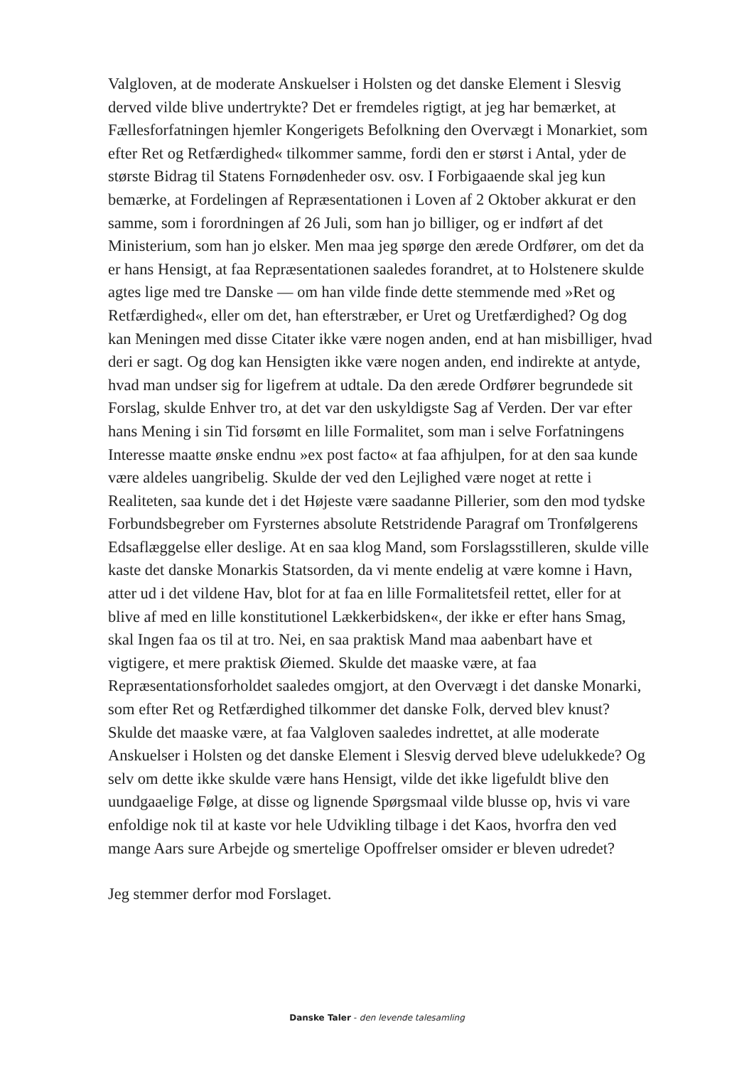Valgloven, at de moderate Anskuelser i Holsten og det danske Element i Slesvig derved vilde blive undertrykte? Det er fremdeles rigtigt, at jeg har bemærket, at Fællesforfatningen hjemler Kongerigets Befolkning den Overvægt i Monarkiet, som efter Ret og Retfærdighed« tilkommer samme, fordi den er størst i Antal, yder de største Bidrag til Statens Fornødenheder osv. osv. I Forbigaaende skal jeg kun bemærke, at Fordelingen af Repræsentationen i Loven af 2 Oktober akkurat er den samme, som i forordningen af 26 Juli, som han jo billiger, og er indført af det Ministerium, som han jo elsker. Men maa jeg spørge den ærede Ordfører, om det da er hans Hensigt, at faa Repræsentationen saaledes forandret, at to Holstenere skulde agtes lige med tre Danske — om han vilde finde dette stemmende med »Ret og Retfærdighed«, eller om det, han efterstræber, er Uret og Uretfærdighed? Og dog kan Meningen med disse Citater ikke være nogen anden, end at han misbilliger, hvad deri er sagt. Og dog kan Hensigten ikke være nogen anden, end indirekte at antyde, hvad man undser sig for ligefrem at udtale. Da den ærede Ordfører begrundede sit Forslag, skulde Enhver tro, at det var den uskyldigste Sag af Verden. Der var efter hans Mening i sin Tid forsømt en lille Formalitet, som man i selve Forfatningens Interesse maatte ønske endnu »ex post facto« at faa afhjulpen, for at den saa kunde være aldeles uangribelig. Skulde der ved den Lejlighed være noget at rette i Realiteten, saa kunde det i det Højeste være saadanne Pillerier, som den mod tydske Forbundsbegreber om Fyrsternes absolute Retstridende Paragraf om Tronfølgerens Edsaflæggelse eller deslige. At en saa klog Mand, som Forslagsstilleren, skulde ville kaste det danske Monarkis Statsorden, da vi mente endelig at være komne i Havn, atter ud i det vildene Hav, blot for at faa en lille Formalitetsfeil rettet, eller for at blive af med en lille konstitutionel Lækkerbidsken«, der ikke er efter hans Smag, skal Ingen faa os til at tro. Nei, en saa praktisk Mand maa aabenbart have et vigtigere, et mere praktisk Øiemed. Skulde det maaske være, at faa Repræsentationsforholdet saaledes omgjort, at den Overvægt i det danske Monarki, som efter Ret og Retfærdighed tilkommer det danske Folk, derved blev knust? Skulde det maaske være, at faa Valgloven saaledes indrettet, at alle moderate Anskuelser i Holsten og det danske Element i Slesvig derved bleve udelukkede? Og selv om dette ikke skulde være hans Hensigt, vilde det ikke ligefuldt blive den uundgaaelige Følge, at disse og lignende Spørgsmaal vilde blusse op, hvis vi vare enfoldige nok til at kaste vor hele Udvikling tilbage i det Kaos, hvorfra den ved mange Aars sure Arbejde og smertelige Opoffrelser omsider er bleven udredet?
Jeg stemmer derfor mod Forslaget.
Danske Taler - den levende talesamling